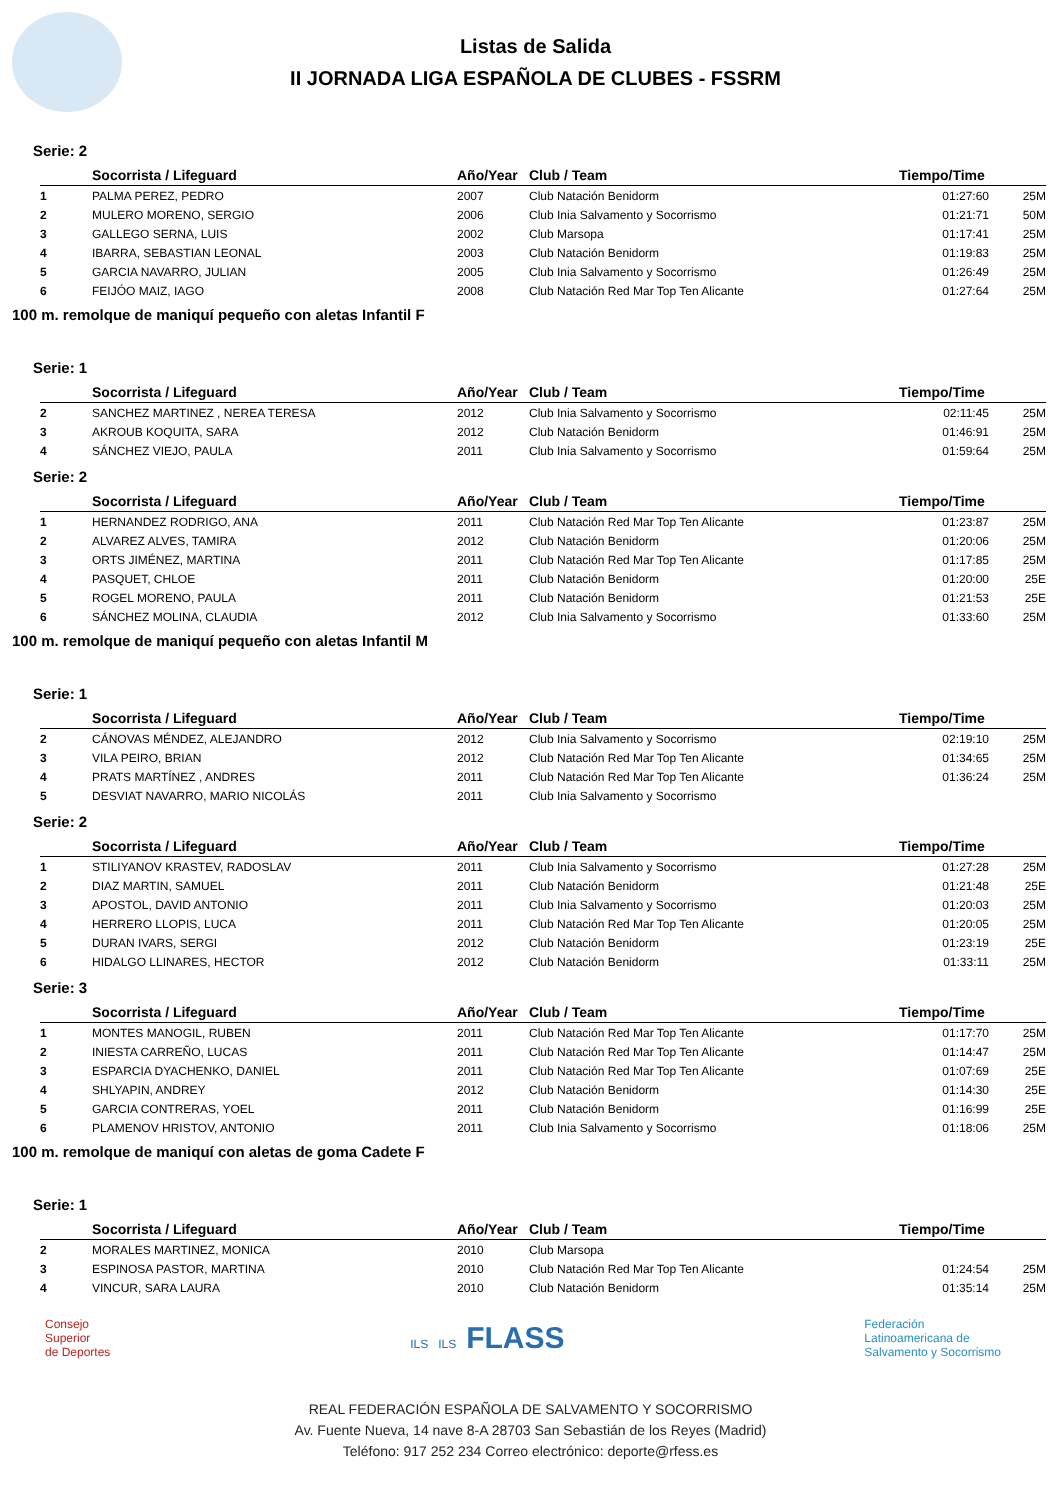Listas de Salida
II JORNADA LIGA ESPAÑOLA DE CLUBES - FSSRM
Serie: 2
| | Socorrista / Lifeguard | Año/Year | Club / Team | Tiempo/Time | |
| --- | --- | --- | --- | --- | --- |
| 1 | PALMA PEREZ, PEDRO | 2007 | Club Natación Benidorm | 01:27:60 | 25M |
| 2 | MULERO MORENO, SERGIO | 2006 | Club Inia Salvamento y Socorrismo | 01:21:71 | 50M |
| 3 | GALLEGO SERNA, LUIS | 2002 | Club Marsopa | 01:17:41 | 25M |
| 4 | IBARRA, SEBASTIAN LEONAL | 2003 | Club Natación Benidorm | 01:19:83 | 25M |
| 5 | GARCIA NAVARRO, JULIAN | 2005 | Club Inia Salvamento y Socorrismo | 01:26:49 | 25M |
| 6 | FEIJÓO MAIZ, IAGO | 2008 | Club Natación Red Mar Top Ten Alicante | 01:27:64 | 25M |
100 m. remolque de maniquí pequeño con aletas Infantil F
Serie: 1
| | Socorrista / Lifeguard | Año/Year | Club / Team | Tiempo/Time | |
| --- | --- | --- | --- | --- | --- |
| 2 | SANCHEZ MARTINEZ , NEREA TERESA | 2012 | Club Inia Salvamento y Socorrismo | 02:11:45 | 25M |
| 3 | AKROUB KOQUITA, SARA | 2012 | Club Natación Benidorm | 01:46:91 | 25M |
| 4 | SÁNCHEZ VIEJO, PAULA | 2011 | Club Inia Salvamento y Socorrismo | 01:59:64 | 25M |
Serie: 2
| | Socorrista / Lifeguard | Año/Year | Club / Team | Tiempo/Time | |
| --- | --- | --- | --- | --- | --- |
| 1 | HERNANDEZ RODRIGO, ANA | 2011 | Club Natación Red Mar Top Ten Alicante | 01:23:87 | 25M |
| 2 | ALVAREZ ALVES, TAMIRA | 2012 | Club Natación Benidorm | 01:20:06 | 25M |
| 3 | ORTS JIMÉNEZ, MARTINA | 2011 | Club Natación Red Mar Top Ten Alicante | 01:17:85 | 25M |
| 4 | PASQUET, CHLOE | 2011 | Club Natación Benidorm | 01:20:00 | 25E |
| 5 | ROGEL MORENO, PAULA | 2011 | Club Natación Benidorm | 01:21:53 | 25E |
| 6 | SÁNCHEZ MOLINA, CLAUDIA | 2012 | Club Inia Salvamento y Socorrismo | 01:33:60 | 25M |
100 m. remolque de maniquí pequeño con aletas Infantil M
Serie: 1
| | Socorrista / Lifeguard | Año/Year | Club / Team | Tiempo/Time | |
| --- | --- | --- | --- | --- | --- |
| 2 | CÁNOVAS MÉNDEZ, ALEJANDRO | 2012 | Club Inia Salvamento y Socorrismo | 02:19:10 | 25M |
| 3 | VILA PEIRO, BRIAN | 2012 | Club Natación Red Mar Top Ten Alicante | 01:34:65 | 25M |
| 4 | PRATS MARTÍNEZ , ANDRES | 2011 | Club Natación Red Mar Top Ten Alicante | 01:36:24 | 25M |
| 5 | DESVIAT NAVARRO, MARIO NICOLÁS | 2011 | Club Inia Salvamento y Socorrismo | | |
Serie: 2
| | Socorrista / Lifeguard | Año/Year | Club / Team | Tiempo/Time | |
| --- | --- | --- | --- | --- | --- |
| 1 | STILIYANOV KRASTEV, RADOSLAV | 2011 | Club Inia Salvamento y Socorrismo | 01:27:28 | 25M |
| 2 | DIAZ MARTIN, SAMUEL | 2011 | Club Natación Benidorm | 01:21:48 | 25E |
| 3 | APOSTOL, DAVID ANTONIO | 2011 | Club Inia Salvamento y Socorrismo | 01:20:03 | 25M |
| 4 | HERRERO LLOPIS, LUCA | 2011 | Club Natación Red Mar Top Ten Alicante | 01:20:05 | 25M |
| 5 | DURAN IVARS, SERGI | 2012 | Club Natación Benidorm | 01:23:19 | 25E |
| 6 | HIDALGO LLINARES, HECTOR | 2012 | Club Natación Benidorm | 01:33:11 | 25M |
Serie: 3
| | Socorrista / Lifeguard | Año/Year | Club / Team | Tiempo/Time | |
| --- | --- | --- | --- | --- | --- |
| 1 | MONTES MANOGIL, RUBEN | 2011 | Club Natación Red Mar Top Ten Alicante | 01:17:70 | 25M |
| 2 | INIESTA CARREÑO, LUCAS | 2011 | Club Natación Red Mar Top Ten Alicante | 01:14:47 | 25M |
| 3 | ESPARCIA DYACHENKO, DANIEL | 2011 | Club Natación Red Mar Top Ten Alicante | 01:07:69 | 25E |
| 4 | SHLYAPIN, ANDREY | 2012 | Club Natación Benidorm | 01:14:30 | 25E |
| 5 | GARCIA CONTRERAS, YOEL | 2011 | Club Natación Benidorm | 01:16:99 | 25E |
| 6 | PLAMENOV HRISTOV, ANTONIO | 2011 | Club Inia Salvamento y Socorrismo | 01:18:06 | 25M |
100 m. remolque de maniquí con aletas de goma Cadete F
Serie: 1
| | Socorrista / Lifeguard | Año/Year | Club / Team | Tiempo/Time | |
| --- | --- | --- | --- | --- | --- |
| 2 | MORALES MARTINEZ, MONICA | 2010 | Club Marsopa | | |
| 3 | ESPINOSA PASTOR, MARTINA | 2010 | Club Natación Red Mar Top Ten Alicante | 01:24:54 | 25M |
| 4 | VINCUR, SARA LAURA | 2010 | Club Natación Benidorm | 01:35:14 | 25M |
Consejo
Superior
de Deportes
ILS ILS FLASS
Federación
Latinoamericana de
Salvamento y Socorrismo
REAL FEDERACIÓN ESPAÑOLA DE SALVAMENTO Y SOCORRISMO
Av. Fuente Nueva, 14 nave 8-A 28703 San Sebastián de los Reyes (Madrid)
Teléfono: 917 252 234 Correo electrónico: deporte@rfess.es